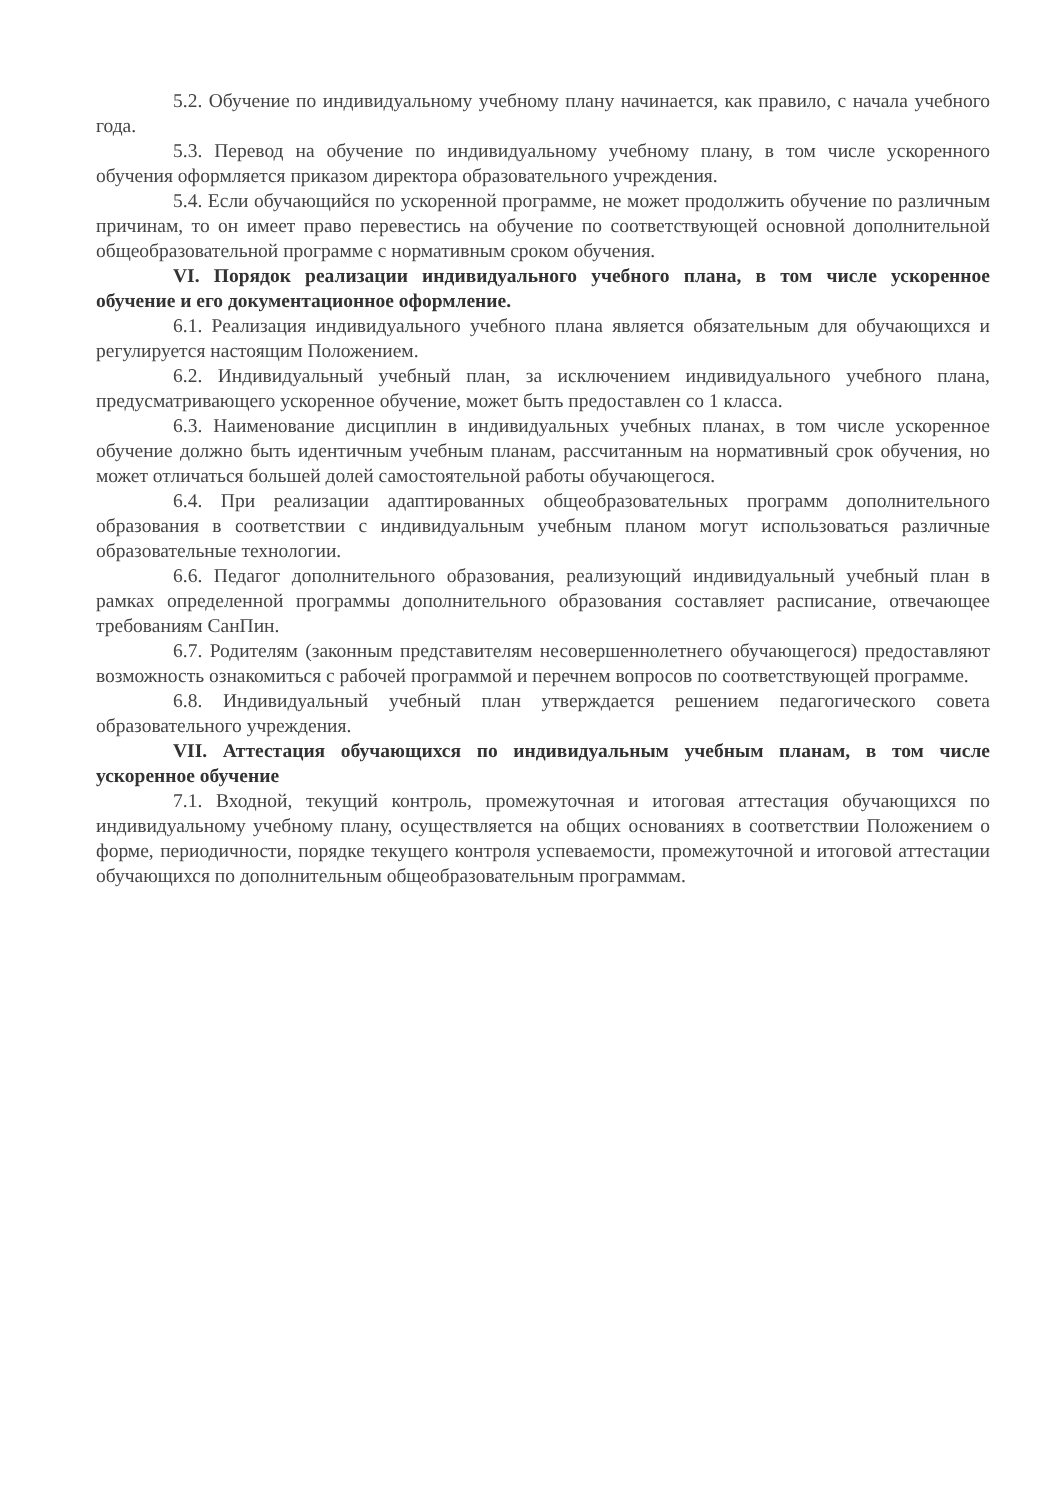5.2. Обучение по индивидуальному учебному плану начинается, как правило, с начала учебного года.
5.3. Перевод на обучение по индивидуальному учебному плану, в том числе ускоренного обучения оформляется приказом директора образовательного учреждения.
5.4. Если обучающийся по ускоренной программе, не может продолжить обучение по различным причинам, то он имеет право перевестись на обучение по соответствующей основной дополнительной общеобразовательной программе с нормативным сроком обучения.
VI. Порядок реализации индивидуального учебного плана, в том числе ускоренное обучение и его документационное оформление.
6.1. Реализация индивидуального учебного плана является обязательным для обучающихся и регулируется настоящим Положением.
6.2. Индивидуальный учебный план, за исключением индивидуального учебного плана, предусматривающего ускоренное обучение, может быть предоставлен со 1 класса.
6.3. Наименование дисциплин в индивидуальных учебных планах, в том числе ускоренное обучение должно быть идентичным учебным планам, рассчитанным на нормативный срок обучения, но может отличаться большей долей самостоятельной работы обучающегося.
6.4. При реализации адаптированных общеобразовательных программ дополнительного образования в соответствии с индивидуальным учебным планом могут использоваться различные образовательные технологии.
6.6. Педагог дополнительного образования, реализующий индивидуальный учебный план в рамках определенной программы дополнительного образования составляет расписание, отвечающее требованиям СанПин.
6.7. Родителям (законным представителям несовершеннолетнего обучающегося) предоставляют возможность ознакомиться с рабочей программой и перечнем вопросов по соответствующей программе.
6.8. Индивидуальный учебный план утверждается решением педагогического совета образовательного учреждения.
VII. Аттестация обучающихся по индивидуальным учебным планам, в том числе ускоренное обучение
7.1. Входной, текущий контроль, промежуточная и итоговая аттестация обучающихся по индивидуальному учебному плану, осуществляется на общих основаниях в соответствии Положением о форме, периодичности, порядке текущего контроля успеваемости, промежуточной и итоговой аттестации обучающихся по дополнительным общеобразовательным программам.